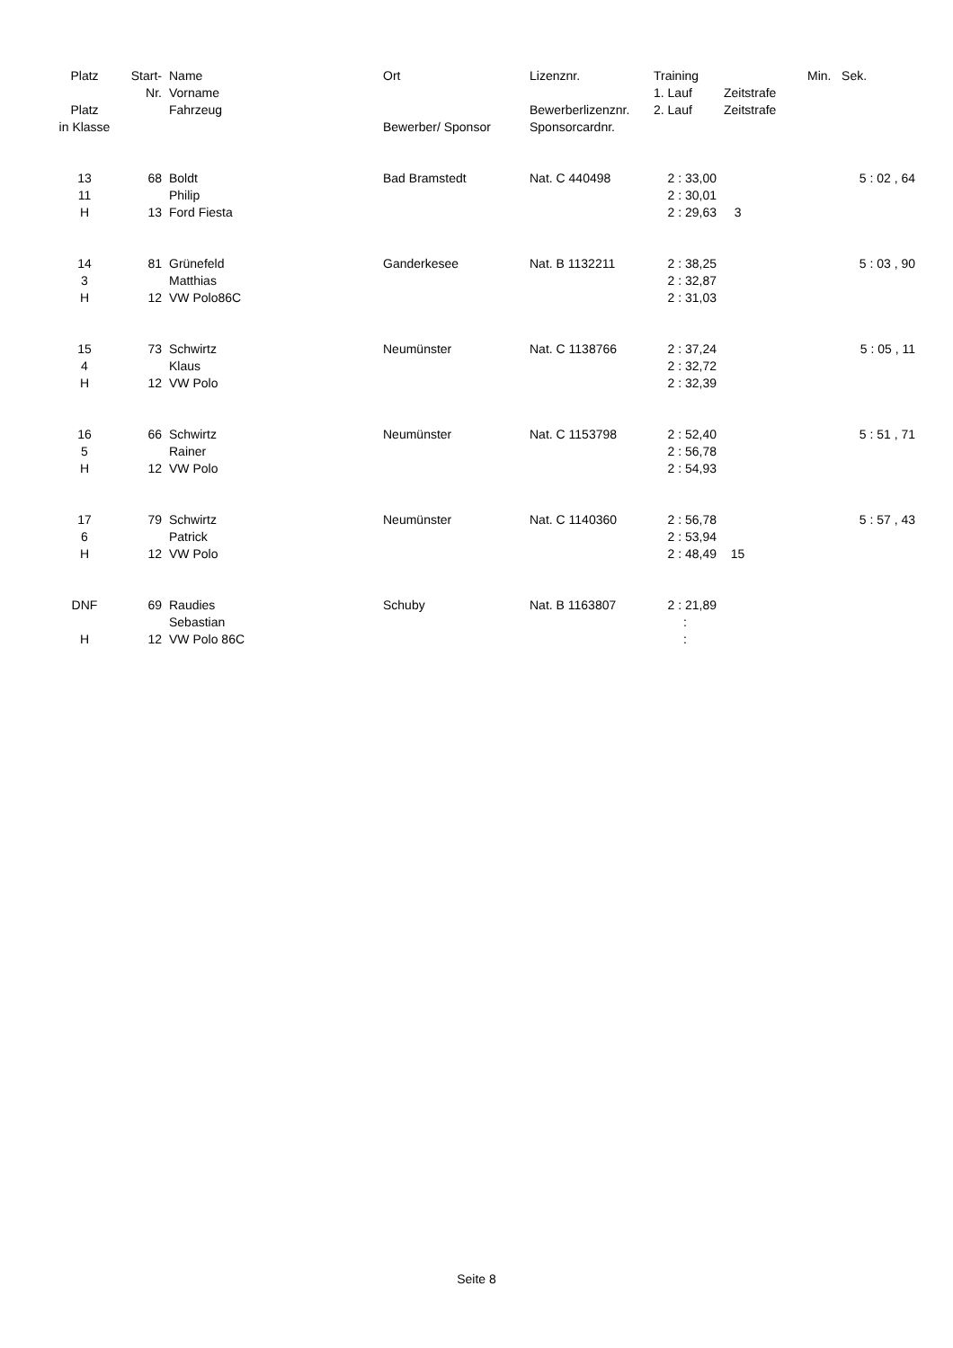| Platz | Start- | Name | Ort | Lizenznr. | Training | | Min. Sek. |
| --- | --- | --- | --- | --- | --- | --- | --- |
| | Nr. | Vorname | | | 1. Lauf | Zeitstrafe | |
| Platz | | Fahrzeug | | Bewerberlizenznr. | 2. Lauf | Zeitstrafe | |
| in Klasse | | | Bewerber/ Sponsor | Sponsorcardnr. | | | |
| 13 | 68 | Boldt | Bad Bramstedt | Nat. C 440498 | 2 : 33,00 | | 5 : 02 , 64 |
| 11 | | Philip | | | 2 : 30,01 | | |
| H | 13 | Ford Fiesta | | | 2 : 29,63 | 3 | |
| 14 | 81 | Grünefeld | Ganderkesee | Nat. B 1132211 | 2 : 38,25 | | 5 : 03 , 90 |
| 3 | | Matthias | | | 2 : 32,87 | | |
| H | 12 | VW Polo86C | | | 2 : 31,03 | | |
| 15 | 73 | Schwirtz | Neumünster | Nat. C 1138766 | 2 : 37,24 | | 5 : 05 , 11 |
| 4 | | Klaus | | | 2 : 32,72 | | |
| H | 12 | VW Polo | | | 2 : 32,39 | | |
| 16 | 66 | Schwirtz | Neumünster | Nat. C 1153798 | 2 : 52,40 | | 5 : 51 , 71 |
| 5 | | Rainer | | | 2 : 56,78 | | |
| H | 12 | VW Polo | | | 2 : 54,93 | | |
| 17 | 79 | Schwirtz | Neumünster | Nat. C 1140360 | 2 : 56,78 | | 5 : 57 , 43 |
| 6 | | Patrick | | | 2 : 53,94 | | |
| H | 12 | VW Polo | | | 2 : 48,49 | 15 | |
| DNF | 69 | Raudies | Schuby | Nat. B 1163807 | 2 : 21,89 | | |
| | | Sebastian | | | : | | |
| H | 12 | VW Polo 86C | | | : | | |
Seite 8